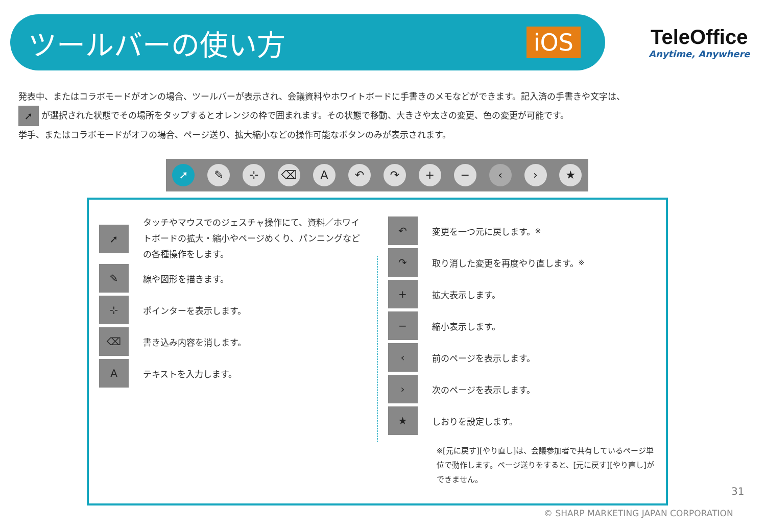ツールバーの使い方
iOS
TeleOffice
Anytime, Anywhere
発表中、またはコラボモードがオンの場合、ツールバーが表示され、会議資料やホワイトボードに手書きのメモなどができます。記入済の手書きや文字は、
➚ が選択された状態でその場所をタップするとオレンジの枠で囲まれます。その状態で移動、大きさや太さの変更、色の変更が可能です。
挙手、またはコラボモードがオフの場合、ページ送り、拡大縮小などの操作可能なボタンのみが表示されます。
➚ ✎ ⊹ ⌫ A ↶ ↷ + − ‹ › ★
➚ タッチやマウスでのジェスチャ操作にて、資料／ホワイトボードの拡大・縮小やページめくり、パンニングなどの各種操作をします。
✎ 線や図形を描きます。
⊹ ポインターを表示します。
⌫ 書き込み内容を消します。
Aテキストを入力します。
↶ 変更を一つ元に戻します。<sup>※</sup>
↷ 取り消した変更を再度やり直します。<sup>※</sup>
+ 拡大表示します。
− 縮小表示します。
‹ 前のページを表示します。
› 次のページを表示します。
★ しおりを設定します。
※[元に戻す][やり直し]は、会議参加者で共有しているページ単位で動作します。ページ送りをすると、[元に戻す][やり直し]ができません。
31
© SHARP MARKETING JAPAN CORPORATION